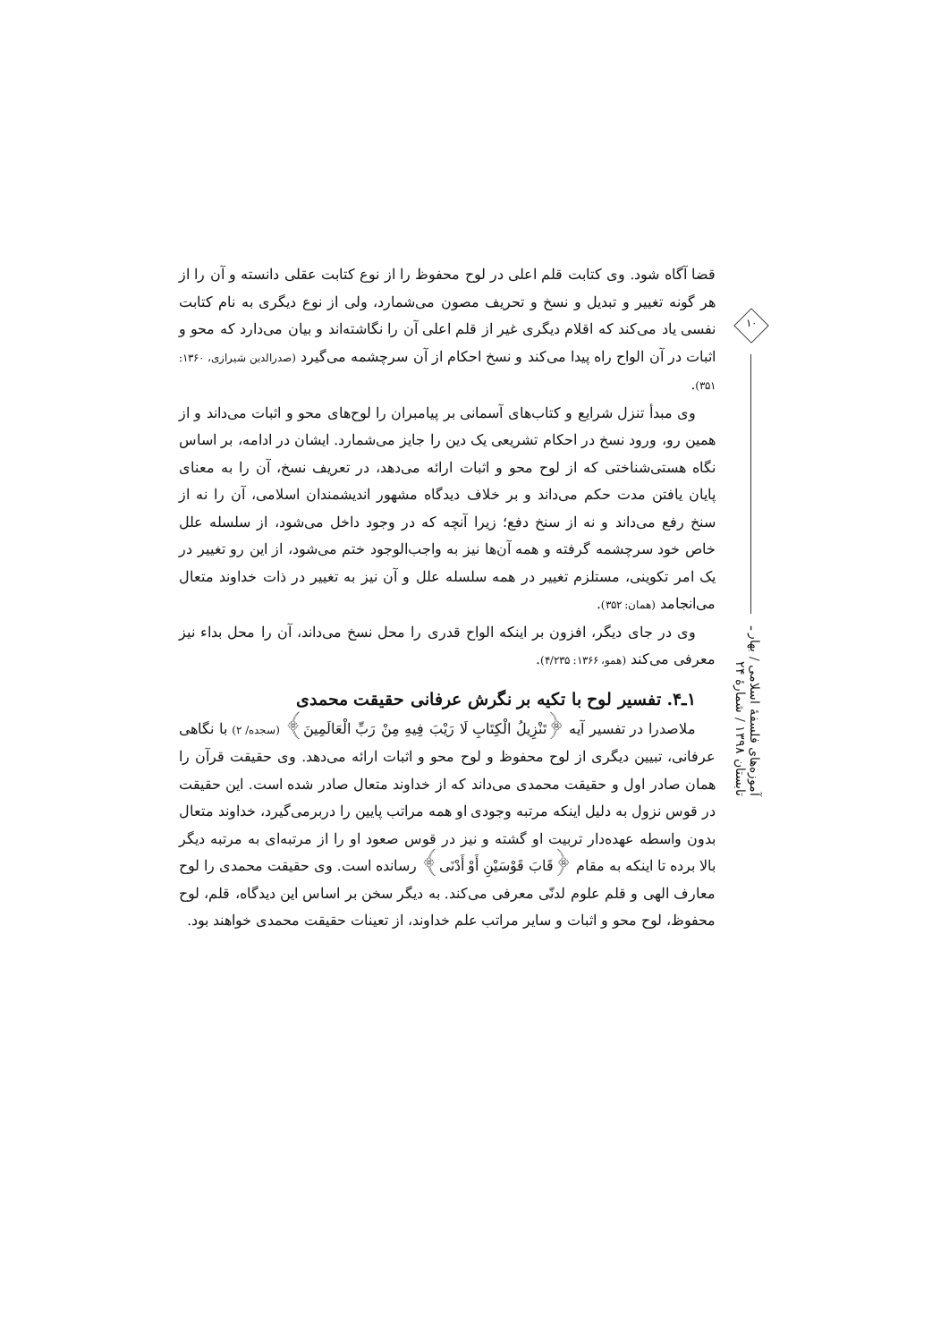قضا آگاه شود. وی کتابت قلم اعلی در لوح محفوظ را از نوع کتابت عقلی دانسته و آن را از هر گونه تغییر و تبدیل و نسخ و تحریف مصون می‌شمارد، ولی از نوع دیگری به نام کتابت نفسی یاد می‌کند که اقلام دیگری غیر از قلم اعلی آن را نگاشته‌اند و بیان می‌دارد که محو و اثبات در آن الواح راه پیدا می‌کند و نسخ احکام از آن سرچشمه می‌گیرد (صدرالدین شیرازی، ۱۳۶۰: ۳۵۱).
وی مبدأ تنزل شرایع و کتاب‌های آسمانی بر پیامبران را لوح‌های محو و اثبات می‌داند و از همین رو، ورود نسخ در احکام تشریعی یک دین را جایز می‌شمارد. ایشان در ادامه، بر اساس نگاه هستی‌شناختی که از لوح محو و اثبات ارائه می‌دهد، در تعریف نسخ، آن را به معنای پایان یافتن مدت حکم می‌داند و بر خلاف دیدگاه مشهور اندیشمندان اسلامی، آن را نه از سنخ رفع می‌داند و نه از سنخ دفع؛ زیرا آنچه که در وجود داخل می‌شود، از سلسله علل خاص خود سرچشمه گرفته و همه آن‌ها نیز به واجب‌الوجود ختم می‌شود، از این رو تغییر در یک امر تکوینی، مستلزم تغییر در همه سلسله علل و آن نیز به تغییر در ذات خداوند متعال می‌انجامد (همان: ۳۵۲).
وی در جای دیگر، افزون بر اینکه الواح قدری را محل نسخ می‌داند، آن را محل بداء نیز معرفی می‌کند (همو، ۱۳۶۶: ۴/۲۳۵).
۱ـ۴. تفسیر لوح با تکیه بر نگرش عرفانی حقیقت محمدی
ملاصدرا در تفسیر آیه ﴿تَنْزِيلُ الْكِتَابِ لَا رَيْبَ فِيهِ مِنْ رَبِّ الْعَالَمِينَ﴾ (سجده/ ۲) با نگاهی عرفانی، تبیین دیگری از لوح محفوظ و لوح محو و اثبات ارائه می‌دهد. وی حقیقت قرآن را همان صادر اول و حقیقت محمدی می‌داند که از خداوند متعال صادر شده است. این حقیقت در قوس نزول به دلیل اینکه مرتبه وجودی او همه مراتب پایین را دربرمی‌گیرد، خداوند متعال بدون واسطه عهده‌دار تربیت او گشته و نیز در قوس صعود او را از مرتبه‌ای به مرتبه دیگر بالا برده تا اینکه به مقام ﴿قَابَ قَوْسَيْنِ أَوْ أَدْنَى﴾ رسانده است. وی حقیقت محمدی را لوح معارف الهی و قلم علوم لدنّی معرفی می‌کند. به دیگر سخن بر اساس این دیدگاه، قلم، لوح محفوظ، لوح محو و اثبات و سایر مراتب علم خداوند، از تعینات حقیقت محمدی خواهند بود.
۱۰
آموزه‌های فلسفهٔ اسلامی / بهار ـ تابستان ۱۳۹۸ / شمارهٔ ۲۴